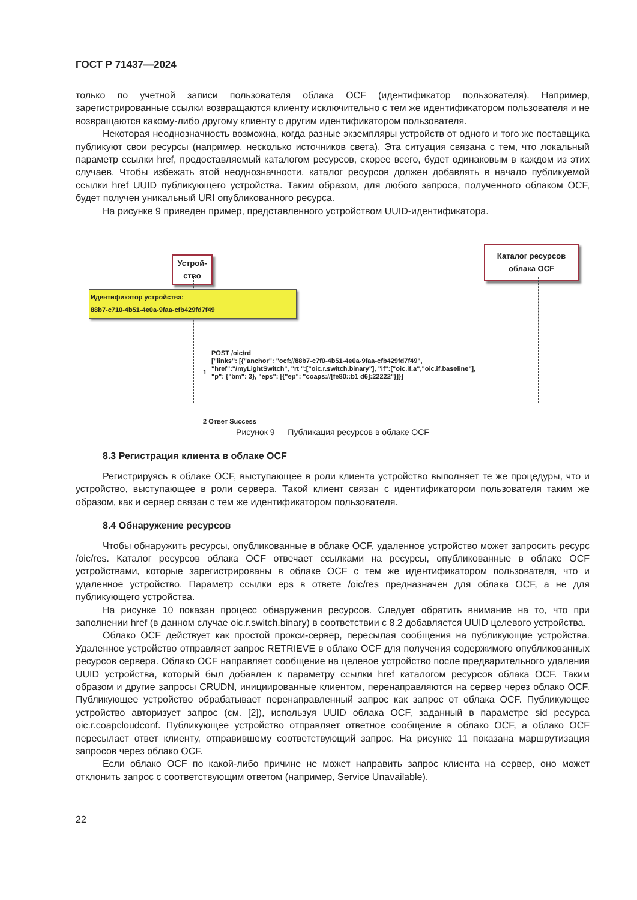ГОСТ Р 71437—2024
только по учетной записи пользователя облака OCF (идентификатор пользователя). Например, зарегистрированные ссылки возвращаются клиенту исключительно с тем же идентификатором пользователя и не возвращаются какому-либо другому клиенту с другим идентификатором пользователя.
Некоторая неоднозначность возможна, когда разные экземпляры устройств от одного и того же поставщика публикуют свои ресурсы (например, несколько источников света). Эта ситуация связана с тем, что локальный параметр ссылки href, предоставляемый каталогом ресурсов, скорее всего, будет одинаковым в каждом из этих случаев. Чтобы избежать этой неоднозначности, каталог ресурсов должен добавлять в начало публикуемой ссылки href UUID публикующего устройства. Таким образом, для любого запроса, полученного облаком OCF, будет получен уникальный URI опубликованного ресурса.
На рисунке 9 приведен пример, представленного устройством UUID-идентификатора.
Устрой-
ство
Каталог ресурсов
облака OCF
Идентификатор устройства:
88b7-c710-4b51-4e0a-9faa-cfb429fd7f49
POST /oic/rd
["links": [{"anchor": "ocf://88b7-c7f0-4b51-4e0a-9faa-cfb429fd7f49",
"href":"/myLightSwitch", "rt ":["oic.r.switch.binary"], "if":["oic.if.a","oic.if.baseline"],
"p": {"bm": 3}, "eps": [{"ep": "coaps://[fe80::b1 d6]:22222"}]}]
1
2 Ответ Success
Рисунок 9 — Публикация ресурсов в облаке OCF
8.3 Регистрация клиента в облаке OCF
Регистрируясь в облаке OCF, выступающее в роли клиента устройство выполняет те же процедуры, что и устройство, выступающее в роли сервера. Такой клиент связан с идентификатором пользователя таким же образом, как и сервер связан с тем же идентификатором пользователя.
8.4 Обнаружение ресурсов
Чтобы обнаружить ресурсы, опубликованные в облаке OCF, удаленное устройство может запросить ресурс /oic/res. Каталог ресурсов облака OCF отвечает ссылками на ресурсы, опубликованные в облаке OCF устройствами, которые зарегистрированы в облаке OCF с тем же идентификатором пользователя, что и удаленное устройство. Параметр ссылки eps в ответе /oic/res предназначен для облака OCF, а не для публикующего устройства.
На рисунке 10 показан процесс обнаружения ресурсов. Следует обратить внимание на то, что при заполнении href (в данном случае oic.r.switch.binary) в соответствии с 8.2 добавляется UUID целевого устройства.
Облако OCF действует как простой прокси-сервер, пересылая сообщения на публикующие устройства. Удаленное устройство отправляет запрос RETRIEVE в облако OCF для получения содержимого опубликованных ресурсов сервера. Облако OCF направляет сообщение на целевое устройство после предварительного удаления UUID устройства, который был добавлен к параметру ссылки href каталогом ресурсов облака OCF. Таким образом и другие запросы CRUDN, инициированные клиентом, перенаправляются на сервер через облако OCF. Публикующее устройство обрабатывает перенаправленный запрос как запрос от облака OCF. Публикующее устройство авторизует запрос (см. [2]), используя UUID облака OCF, заданный в параметре sid ресурса oic.r.coapcloudconf. Публикующее устройство отправляет ответное сообщение в облако OCF, а облако OCF пересылает ответ клиенту, отправившему соответствующий запрос. На рисунке 11 показана маршрутизация запросов через облако OCF.
Если облако OCF по какой-либо причине не может направить запрос клиента на сервер, оно может отклонить запрос с соответствующим ответом (например, Service Unavailable).
22